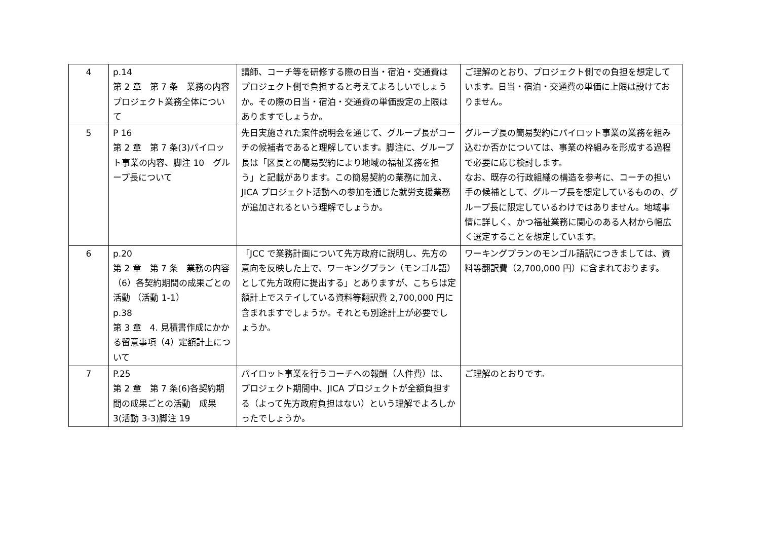| 4 | p.14 第 2 章 第 7 条 業務の内容 プロジェクト業務全体について | 講師、コーチ等を研修する際の日当・宿泊・交通費はプロジェクト側で負担すると考えてよろしいでしょうか。その際の日当・宿泊・交通費の単価設定の上限はありますでしょうか。 | ご理解のとおり、プロジェクト側での負担を想定しています。日当・宿泊・交通費の単価に上限は設けておりません。 |
| 5 | P 16 第 2 章 第 7 条(3)パイロット事業の内容、脚注 10 グループ長について | 先日実施された案件説明会を通じて、グループ長がコーチの候補者であると理解しています。脚注に、グループ長は「区長との簡易契約により地域の福祉業務を担う」と記載があります。この簡易契約の業務に加え、JICA プロジェクト活動への参加を通じた就労支援業務が追加されるという理解でしょうか。 | グループ長の簡易契約にパイロット事業の業務を組み込むか否かについては、事業の枠組みを形成する過程で必要に応じ検討します。 なお、既存の行政組織の構造を参考に、コーチの担い手の候補として、グループ長を想定しているものの、グループ長に限定しているわけではありません。地域事情に詳しく、かつ福祉業務に関心のある人材から幅広く選定することを想定しています。 |
| 6 | p.20 第 2 章 第 7 条 業務の内容 （6）各契約期間の成果ごとの活動 （活動 1-1） p.38 第 3 章 4. 見積書作成にかかる留意事項（4）定額計上について | 「JCC で業務計画について先方政府に説明し、先方の意向を反映した上で、ワーキングプラン（モンゴル語）として先方政府に提出する」とありますが、こちらは定額計上でステイしている資料等翻訳費 2,700,000 円に含まれますでしょうか。それとも別途計上が必要でしょうか。 | ワーキングプランのモンゴル語訳につきましては、資料等翻訳費（2,700,000 円）に含まれております。 |
| 7 | P.25 第 2 章 第 7 条(6)各契約期間の成果ごとの活動 成果 3(活動 3-3)脚注 19 | パイロット事業を行うコーチへの報酬（人件費）は、プロジェクト期間中、JICA プロジェクトが全額負担する（よって先方政府負担はない）という理解でよろしかったでしょうか。 | ご理解のとおりです。 |